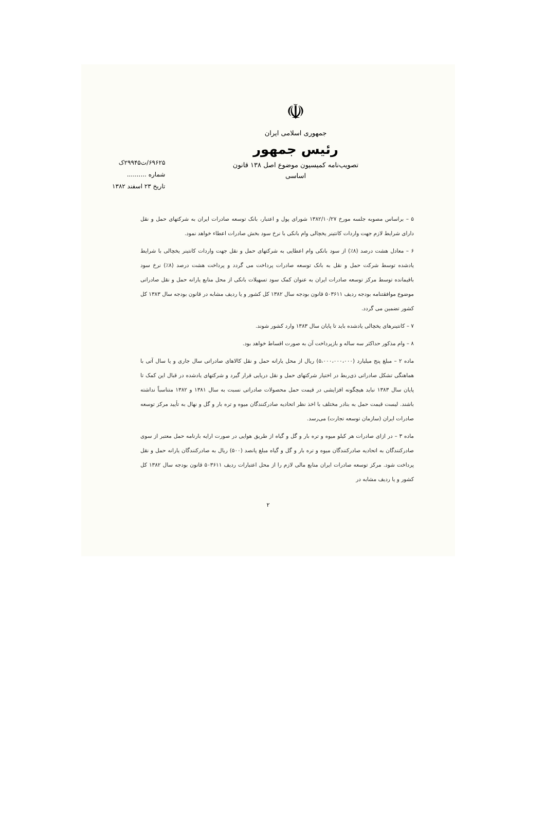☫
جمهوری اسلامی ایران
رئیس جمهور
تصویب‌نامه کمیسیون موضوع اصل ۱۳۸ قانون اساسی
۶۹۶۲۵/ت۲۹۹۴۵ک
شماره ..........
تاریخ ۲۳ اسفند ۱۳۸۲
۵ – براساس مصوبه جلسه مورخ ۱۳۸۲/۱۰/۲۷ شورای پول و اعتبار، بانک توسعه صادرات ایران به شرکتهای حمل و نقل دارای شرایط لازم جهت واردات کانتینر یخچالی وام بانکی با نرخ سود بخش صادرات اعطاء خواهد نمود.
۶ – معادل هشت درصد (۸٪) از سود بانکی وام اعطایی به شرکتهای حمل و نقل جهت واردات کانتینر یخچالی با شرایط یادشده توسط شرکت حمل و نقل به بانک توسعه صادرات پرداخت می گردد و پرداخت هشت درصد (۸٪) نرخ سود باقیمانده توسط مرکز توسعه صادرات ایران به عنوان کمک سود تسهیلات بانکی از محل منابع یارانه حمل و نقل صادراتی موضوع موافقتنامه بودجه ردیف ۵۰۳۶۱۱ قانون بودجه سال ۱۳۸۲ کل کشور و یا ردیف مشابه در قانون بودجه سال ۱۳۸۳ کل کشور تضمین می گردد.
۷ – کانتینرهای یخچالی یادشده باید تا پایان سال ۱۳۸۳ وارد کشور شوند.
۸ – وام مذکور حداکثر سه ساله و بازپرداخت آن به صورت اقساط خواهد بود.
ماده ۲ – مبلغ پنج میلیارد (۵،۰۰۰،۰۰۰،۰۰۰) ریال از محل یارانه حمل و نقل کالاهای صادراتی سال جاری و یا سال آتی با هماهنگی تشکل صادراتی ذی‌ربط در اختیار شرکتهای حمل و نقل دریایی قرار گیرد و شرکتهای یادشده در قبال این کمک تا پایان سال ۱۳۸۳ نباید هیچگونه افزایشی در قیمت حمل محصولات صادراتی نسبت به سال ۱۳۸۱ و ۱۳۸۲ متناسباً نداشته باشند. لیست قیمت حمل به بنادر مختلف با اخذ نظر اتحادیه صادرکنندگان میوه و تره بار و گل و نهال به تأیید مرکز توسعه صادرات ایران (سازمان توسعه تجارت) می‌رسد.
ماده ۳ – در ازای صادرات هر کیلو میوه و تره بار و گل و گیاه از طریق هوایی در صورت ارایه بارنامه حمل معتبر از سوی صادرکنندگان به اتحادیه صادرکنندگان میوه و تره بار و گل و گیاه مبلغ پانصد (۵۰۰) ریال به صادرکنندگان یارانه حمل و نقل پرداخت شود. مرکز توسعه صادرات ایران منابع مالی لازم را از محل اعتبارات ردیف ۵۰۳۶۱۱ قانون بودجه سال ۱۳۸۲ کل کشور و یا ردیف مشابه در
۲